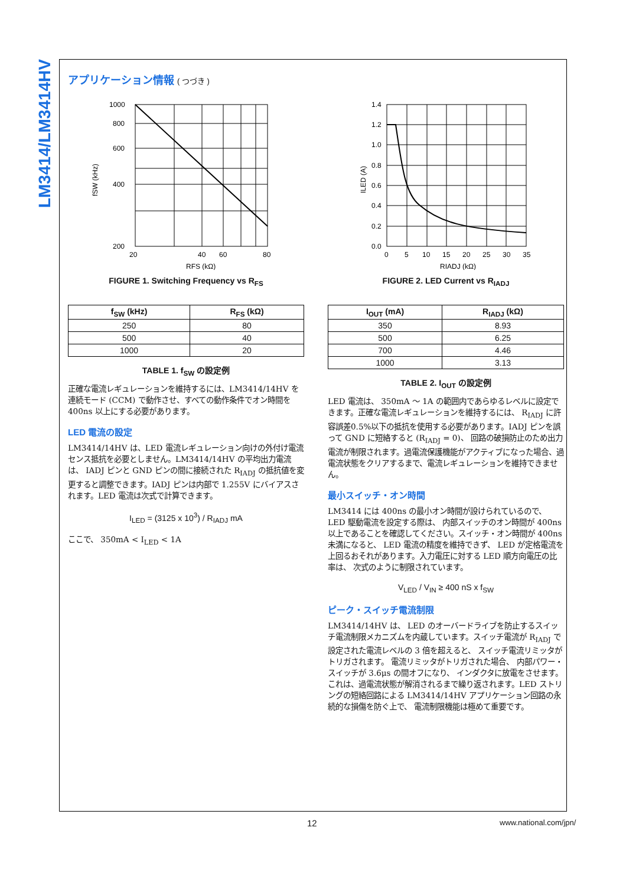LM3414/LM3414HV
アプリケーション情報 ( つづき )
1000
800
600
400
200
20
40
60
80
RFS (kΩ)
fSW (kHz)
FIGURE 1. Switching Frequency vs R<sub>FS</sub>
| f<sub>SW</sub> (kHz) | R<sub>FS</sub> (kΩ) |
| --- | --- |
| 250 | 80 |
| 500 | 40 |
| 1000 | 20 |
TABLE 1. f<sub>SW</sub> の設定例
正確な電流レギュレーションを維持するには、LM3414/14HV を連続モード (CCM) で動作させ、すべての動作条件でオン時間を 400ns 以上にする必要があります。
LED 電流の設定
LM3414/14HV は、LED 電流レギュレーション向けの外付け電流センス抵抗を必要としません。LM3414/14HV の平均出力電流は、 IADJ ピンと GND ピンの間に接続された R<sub>IADJ</sub> の抵抗値を変更すると調整できます。IADJ ピンは内部で 1.255V にバイアスされます。LED 電流は次式で計算できます。
I<sub>LED</sub> = (3125 x 10<sup>3</sup>) / R<sub>IADJ</sub> mA
ここで、 350mA < I<sub>LED</sub> < 1A
1.4
1.2
1.0
0.8
0.6
0.4
0.2
0.0
0
5
10
15
20
25
30
35
RIADJ (kΩ)
ILED (A)
FIGURE 2. LED Current vs R<sub>IADJ</sub>
| I<sub>OUT</sub> (mA) | R<sub>IADJ</sub> (kΩ) |
| --- | --- |
| 350 | 8.93 |
| 500 | 6.25 |
| 700 | 4.46 |
| 1000 | 3.13 |
TABLE 2. I<sub>OUT</sub> の設定例
LED 電流は、 350mA 〜 1A の範囲内であらゆるレベルに設定できます。正確な電流レギュレーションを維持するには、 R<sub>IADJ</sub> に許容誤差0.5%以下の抵抗を使用する必要があります。IADJ ピンを誤って GND に短絡すると (R<sub>IADJ</sub> = 0)、 回路の破損防止のため出力電流が制限されます。過電流保護機能がアクティブになった場合、過電流状態をクリアするまで、電流レギュレーションを維持できません。
最小スイッチ・オン時間
LM3414 には 400ns の最小オン時間が設けられているので、LED 駆動電流を設定する際は、 内部スイッチのオン時間が 400ns 以上であることを確認してください。スイッチ・オン時間が 400ns 未満になると、 LED 電流の精度を維持できず、 LED が定格電流を上回るおそれがあります。入力電圧に対する LED 順方向電圧の比率は、 次式のように制限されています。
V<sub>LED</sub> / V<sub>IN</sub> ≥ 400 nS x f<sub>SW</sub>
ピーク・スイッチ電流制限
LM3414/14HV は、 LED のオーバードライブを防止するスイッチ電流制限メカニズムを内蔵しています。スイッチ電流が R<sub>IADJ</sub> で設定された電流レベルの 3 倍を超えると、 スイッチ電流リミッタがトリガされます。 電流リミッタがトリガされた場合、 内部パワー・スイッチが 3.6μs の間オフになり、 インダクタに放電をさせます。これは、過電流状態が解消されるまで繰り返されます。LED ストリングの短絡回路による LM3414/14HV アプリケーション回路の永続的な損傷を防ぐ上で、 電流制限機能は極めて重要です。
12 www.national.com/jpn/